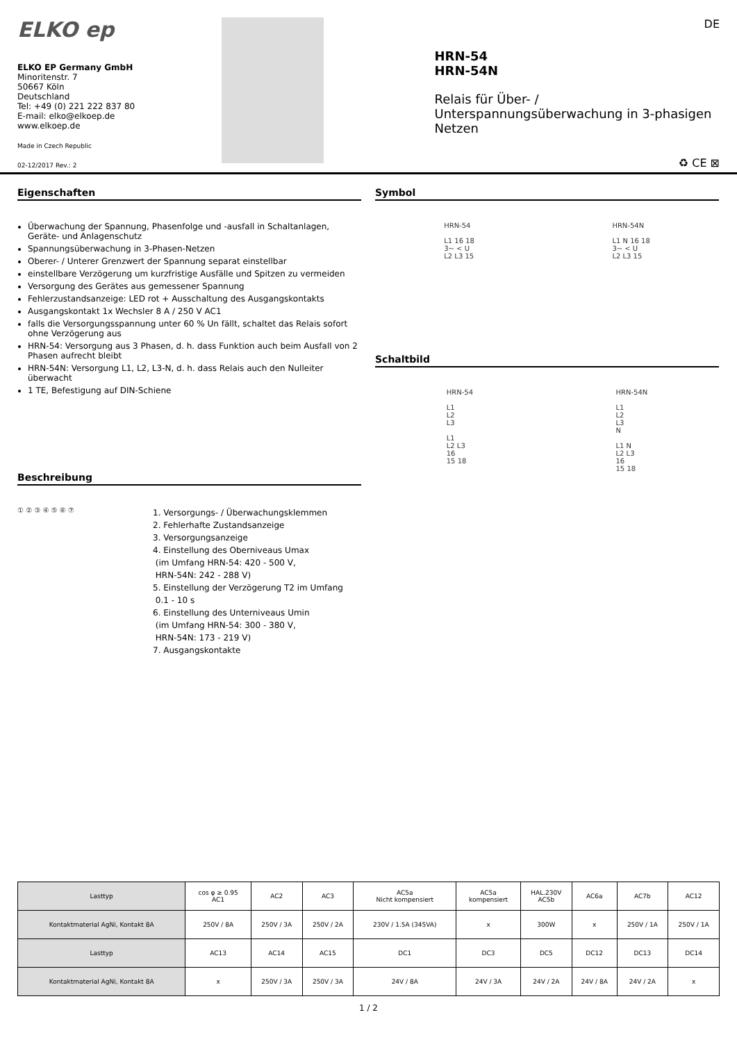ELKO ep
ELKO EP Germany GmbH
Minoritenstr. 7
50667 Köln
Deutschland
Tel: +49 (0) 221 222 837 80
E-mail: elko@elkoep.de
www.elkoep.de
Made in Czech Republic
02-12/2017 Rev.: 2
HRN-54
HRN-54N
Relais für Über- / Unterspannungsüberwachung in 3-phasigen Netzen
♻ CE ⊠
DE
Eigenschaften
Überwachung der Spannung, Phasenfolge und -ausfall in Schaltanlagen, Geräte- und Anlagenschutz
Spannungsüberwachung in 3-Phasen-Netzen
Oberer- / Unterer Grenzwert der Spannung separat einstellbar
einstellbare Verzögerung um kurzfristige Ausfälle und Spitzen zu vermeiden
Versorgung des Gerätes aus gemessener Spannung
Fehlerzustandsanzeige: LED rot + Ausschaltung des Ausgangskontakts
Ausgangskontakt 1x Wechsler 8 A / 250 V AC1
falls die Versorgungsspannung unter 60 % Un fällt, schaltet das Relais sofort ohne Verzögerung aus
HRN-54: Versorgung aus 3 Phasen, d. h. dass Funktion auch beim Ausfall von 2 Phasen aufrecht bleibt
HRN-54N: Versorgung L1, L2, L3-N, d. h. dass Relais auch den Nulleiter überwacht
1 TE, Befestigung auf DIN-Schiene
Beschreibung
① ② ③ ④ ⑤ ⑥ ⑦
1. Versorgungs- / Überwachungsklemmen
2. Fehlerhafte Zustandsanzeige
3. Versorgungsanzeige
4. Einstellung des Oberniveaus Umax
(im Umfang HRN-54: 420 - 500 V,
HRN-54N: 242 - 288 V)
5. Einstellung der Verzögerung T2 im Umfang
0.1 - 10 s
6. Einstellung des Unterniveaus Umin
(im Umfang HRN-54: 300 - 380 V,
HRN-54N: 173 - 219 V)
7. Ausgangskontakte
Symbol
HRN-54
L1 16 18
3~ < U
L2 L3 15
HRN-54N
L1 N 16 18
3~ < U
L2 L3 15
Schaltbild
HRN-54
L1
L2
L3
L1
L2 L3
16
15 18
HRN-54N
L1
L2
L3
N
L1 N
L2 L3
16
15 18
| Lasttyp | cos φ ≥ 0.95 AC1 | AC2 | AC3 | AC5a Nicht kompensiert | AC5a kompensiert | HAL.230V AC5b | AC6a | AC7b | AC12 |
| Kontaktmaterial AgNi, Kontakt 8A | 250V / 8A | 250V / 3A | 250V / 2A | 230V / 1.5A (345VA) | x | 300W | x | 250V / 1A | 250V / 1A |
| Lasttyp | AC13 | AC14 | AC15 | DC1 | DC3 | DC5 | DC12 | DC13 | DC14 |
| Kontaktmaterial AgNi, Kontakt 8A | x | 250V / 3A | 250V / 3A | 24V / 8A | 24V / 3A | 24V / 2A | 24V / 8A | 24V / 2A | x |
1 / 2